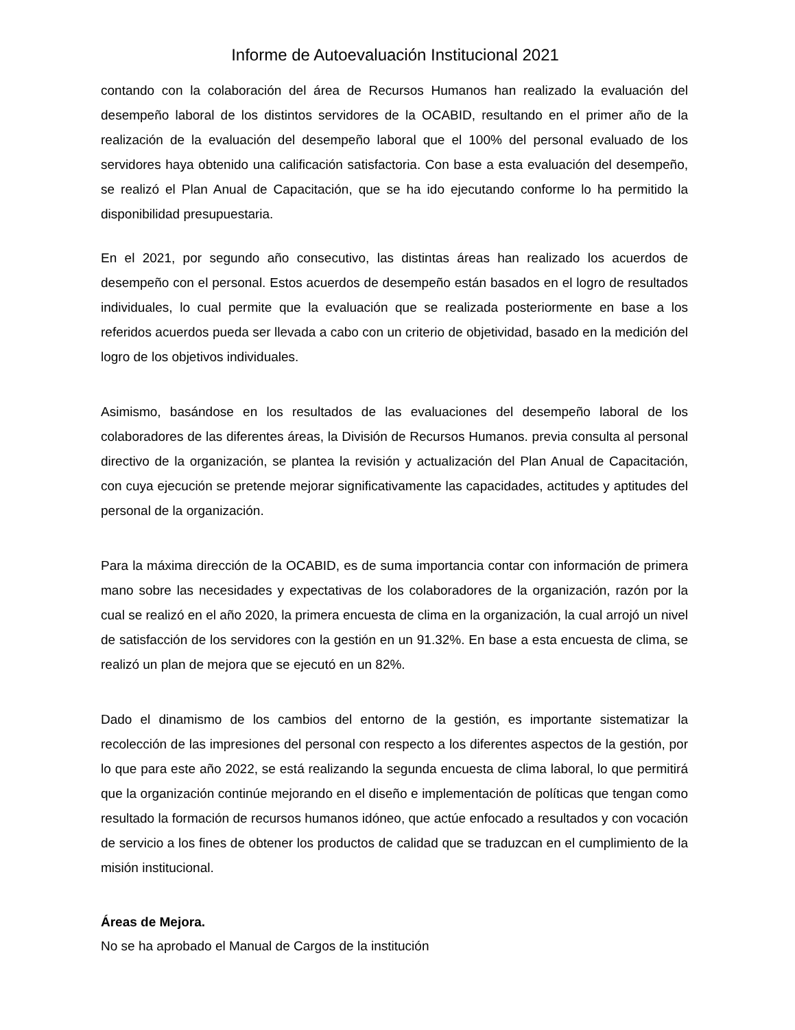Informe de Autoevaluación Institucional 2021
contando con la colaboración del área de Recursos Humanos han realizado la evaluación del desempeño laboral de los distintos servidores de la OCABID, resultando en el primer año de la realización de la evaluación del desempeño laboral que el 100% del personal evaluado de los servidores haya obtenido una calificación satisfactoria. Con base a esta evaluación del desempeño, se realizó el Plan Anual de Capacitación, que se ha ido ejecutando conforme lo ha permitido la disponibilidad presupuestaria.
En el 2021, por segundo año consecutivo, las distintas áreas han realizado los acuerdos de desempeño con el personal. Estos acuerdos de desempeño están basados en el logro de resultados individuales, lo cual permite que la evaluación que se realizada posteriormente en base a los referidos acuerdos pueda ser llevada a cabo con un criterio de objetividad, basado en la medición del logro de los objetivos individuales.
Asimismo, basándose en los resultados de las evaluaciones del desempeño laboral de los colaboradores de las diferentes áreas, la División de Recursos Humanos. previa consulta al personal directivo de la organización, se plantea la revisión y actualización del Plan Anual de Capacitación, con cuya ejecución se pretende mejorar significativamente las capacidades, actitudes y aptitudes del personal de la organización.
Para la máxima dirección de la OCABID, es de suma importancia contar con información de primera mano sobre las necesidades y expectativas de los colaboradores de la organización, razón por la cual se realizó en el año 2020, la primera encuesta de clima en la organización, la cual arrojó un nivel de satisfacción de los servidores con la gestión en un 91.32%. En base a esta encuesta de clima, se realizó un plan de mejora que se ejecutó en un 82%.
Dado el dinamismo de los cambios del entorno de la gestión, es importante sistematizar la recolección de las impresiones del personal con respecto a los diferentes aspectos de la gestión, por lo que para este año 2022, se está realizando la segunda encuesta de clima laboral, lo que permitirá que la organización continúe mejorando en el diseño e implementación de políticas que tengan como resultado la formación de recursos humanos idóneo, que actúe enfocado a resultados y con vocación de servicio a los fines de obtener los productos de calidad que se traduzcan en el cumplimiento de la misión institucional.
Áreas de Mejora.
No se ha aprobado el Manual de Cargos de la institución